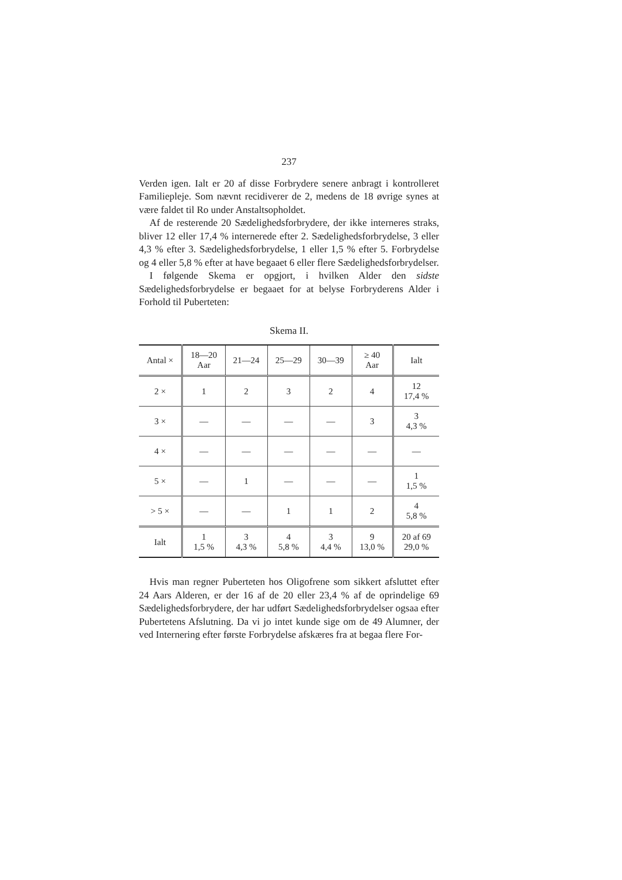237
Verden igen. Ialt er 20 af disse Forbrydere senere anbragt i kontrolleret Familiepleje. Som nævnt recidiverer de 2, medens de 18 øvrige synes at være faldet til Ro under Anstaltsopholdet.
Af de resterende 20 Sædelighedsforbrydere, der ikke interneres straks, bliver 12 eller 17,4 % internerede efter 2. Sædelighedsforbrydelse, 3 eller 4,3 % efter 3. Sædelighedsforbrydelse, 1 eller 1,5 % efter 5. Forbrydelse og 4 eller 5,8 % efter at have begaaet 6 eller flere Sædelighedsforbrydelser.
I følgende Skema er opgjort, i hvilken Alder den sidste Sædelighedsforbrydelse er begaaet for at belyse Forbryderens Alder i Forhold til Puberteten:
Skema II.
| Antal × | 18—20 Aar | 21—24 | 25—29 | 30—39 | ≥ 40 Aar | Ialt |
| --- | --- | --- | --- | --- | --- | --- |
| 2 × | 1 | 2 | 3 | 2 | 4 | 12 17,4 % |
| 3 × | — | — | — | — | 3 | 3 4,3 % |
| 4 × | — | — | — | — | — | — |
| 5 × | — | 1 | — | — | — | 1 1,5 % |
| > 5 × | — | — | 1 | 1 | 2 | 4 5,8 % |
| Ialt | 1 1,5 % | 3 4,3 % | 4 5,8 % | 3 4,4 % | 9 13,0 % | 20 af 69 29,0 % |
Hvis man regner Puberteten hos Oligofrene som sikkert afsluttet efter 24 Aars Alderen, er der 16 af de 20 eller 23,4 % af de oprindelige 69 Sædelighedsforbrydere, der har udført Sædelighedsforbrydelser ogsaa efter Pubertetens Afslutning. Da vi jo intet kunde sige om de 49 Alumner, der ved Internering efter første Forbrydelse afskæres fra at begaa flere For-